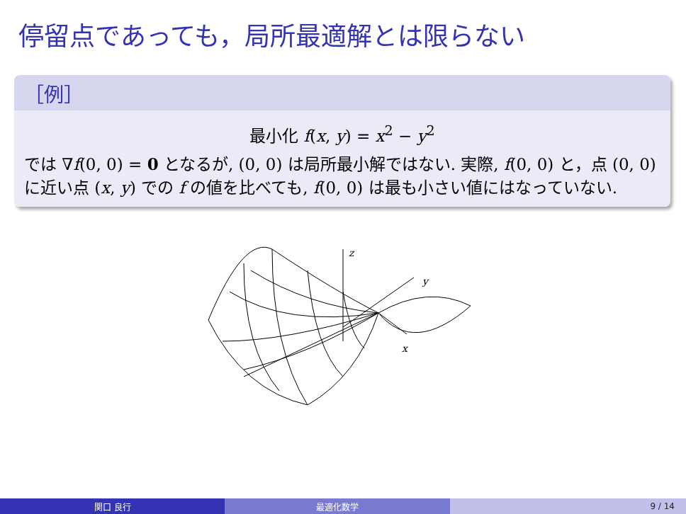停留点であっても，局所最適解とは限らない
［例］
最小化 f(x, y) = x<sup>2</sup> − y<sup>2</sup>
では ∇f(0, 0) = 0 となるが, (0, 0) は局所最小解ではない. 実際, f(0, 0) と，点 (0, 0) に近い点 (x, y) での f の値を比べても, f(0, 0) は最も小さい値にはなっていない.
z
y
x
関口 良行 最適化数学 9 / 14